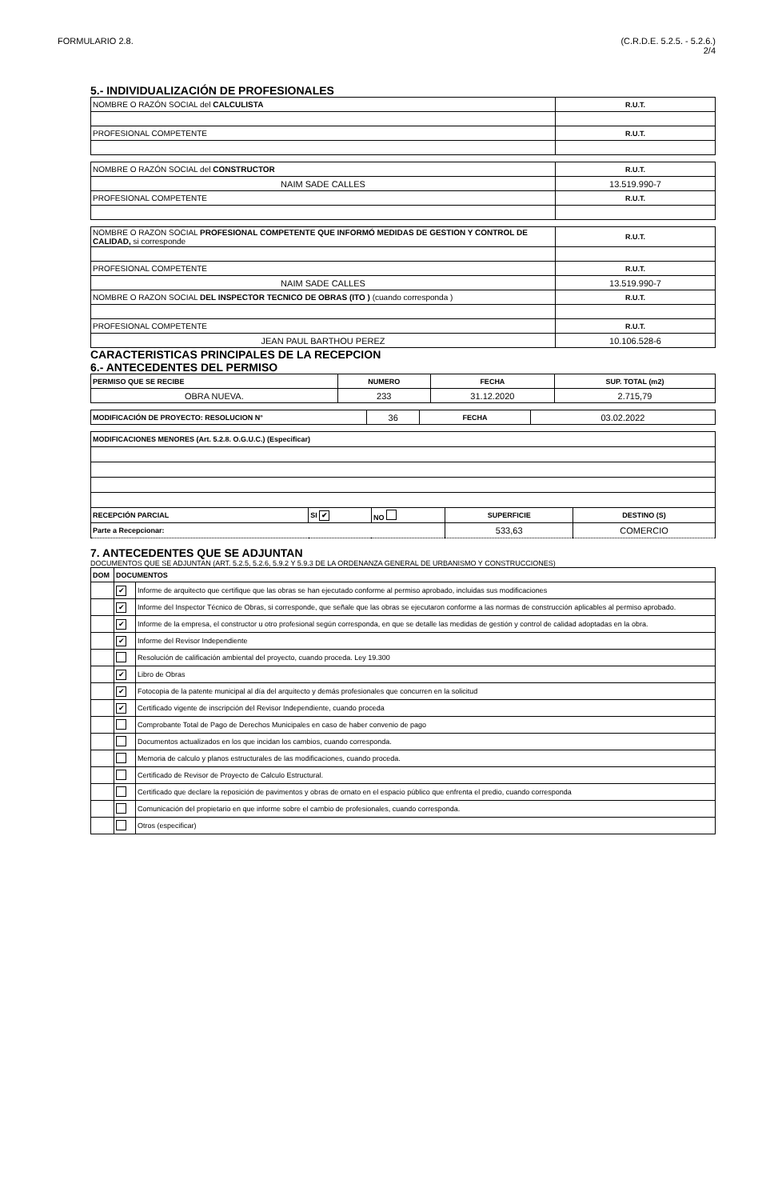FORMULARIO 2.8. (C.R.D.E. 5.2.5. - 5.2.6.)
2/4
5.- INDIVIDUALIZACIÓN DE PROFESIONALES
| NOMBRE O RAZÓN SOCIAL del CALCULISTA | R.U.T. |
| PROFESIONAL COMPETENTE | R.U.T. |
| NOMBRE O RAZÓN SOCIAL del CONSTRUCTOR | R.U.T. |
| NAIM SADE CALLES | 13.519.990-7 |
| PROFESIONAL COMPETENTE | R.U.T. |
| NOMBRE O RAZON SOCIAL PROFESIONAL COMPETENTE QUE INFORMÓ MEDIDAS DE GESTION Y CONTROL DE CALIDAD, si corresponde | R.U.T. |
| PROFESIONAL COMPETENTE | R.U.T. |
| NAIM SADE CALLES | 13.519.990-7 |
| NOMBRE O RAZON SOCIAL DEL INSPECTOR TECNICO DE OBRAS (ITO ) (cuando corresponda ) | R.U.T. |
| PROFESIONAL COMPETENTE | R.U.T. |
| JEAN PAUL BARTHOU PEREZ | 10.106.528-6 |
CARACTERISTICAS PRINCIPALES DE LA RECEPCION
6.- ANTECEDENTES DEL PERMISO
| PERMISO QUE SE RECIBE | NUMERO | FECHA | SUP. TOTAL (m2) |
| OBRA NUEVA. | 233 | 31.12.2020 | 2.715,79 |
| MODIFICACIÓN DE PROYECTO: RESOLUCION N° | 36 | FECHA | 03.02.2022 |
| MODIFICACIONES MENORES (Art. 5.2.8. O.G.U.C.) (Especificar) | | | | |
| RECEPCIÓN PARCIAL | SI ✔ | NO | SUPERFICIE | DESTINO (S) |
| Parte a Recepcionar: | | | 533,63 | COMERCIO |
7. ANTECEDENTES QUE SE ADJUNTAN
DOCUMENTOS QUE SE ADJUNTAN (ART. 5.2.5, 5.2.6, 5.9.2 Y 5.9.3 DE LA ORDENANZA GENERAL DE URBANISMO Y CONSTRUCCIONES)
| DOM | DOCUMENTOS | |
| --- | --- | --- |
| | ✔ | Informe de arquitecto que certifique que las obras se han ejecutado conforme al permiso aprobado, incluidas sus modificaciones |
| | ✔ | Informe del Inspector Técnico de Obras, si corresponde, que señale que las obras se ejecutaron conforme a las normas de construcción aplicables al permiso aprobado. |
| | ✔ | Informe de la empresa, el constructor u otro profesional según corresponda, en que se detalle las medidas de gestión y control de calidad adoptadas en la obra. |
| | ✔ | Informe del Revisor Independiente |
| | | Resolución de calificación ambiental del proyecto, cuando proceda. Ley 19.300 |
| | ✔ | Libro de Obras |
| | ✔ | Fotocopia de la patente municipal al día del arquitecto y demás profesionales que concurren en la solicitud |
| | ✔ | Certificado vigente de inscripción del Revisor Independiente, cuando proceda |
| | | Comprobante Total de Pago de Derechos Municipales en caso de haber convenio de pago |
| | | Documentos actualizados en los que incidan los cambios, cuando corresponda. |
| | | Memoria de calculo y planos estructurales de las modificaciones, cuando proceda. |
| | | Certificado de Revisor de Proyecto de Calculo Estructural. |
| | | Certificado que declare la reposición de pavimentos y obras de ornato en el espacio público que enfrenta el predio, cuando corresponda |
| | | Comunicación del propietario en que informe sobre el cambio de profesionales, cuando corresponda. |
| | | Otros (especificar) |